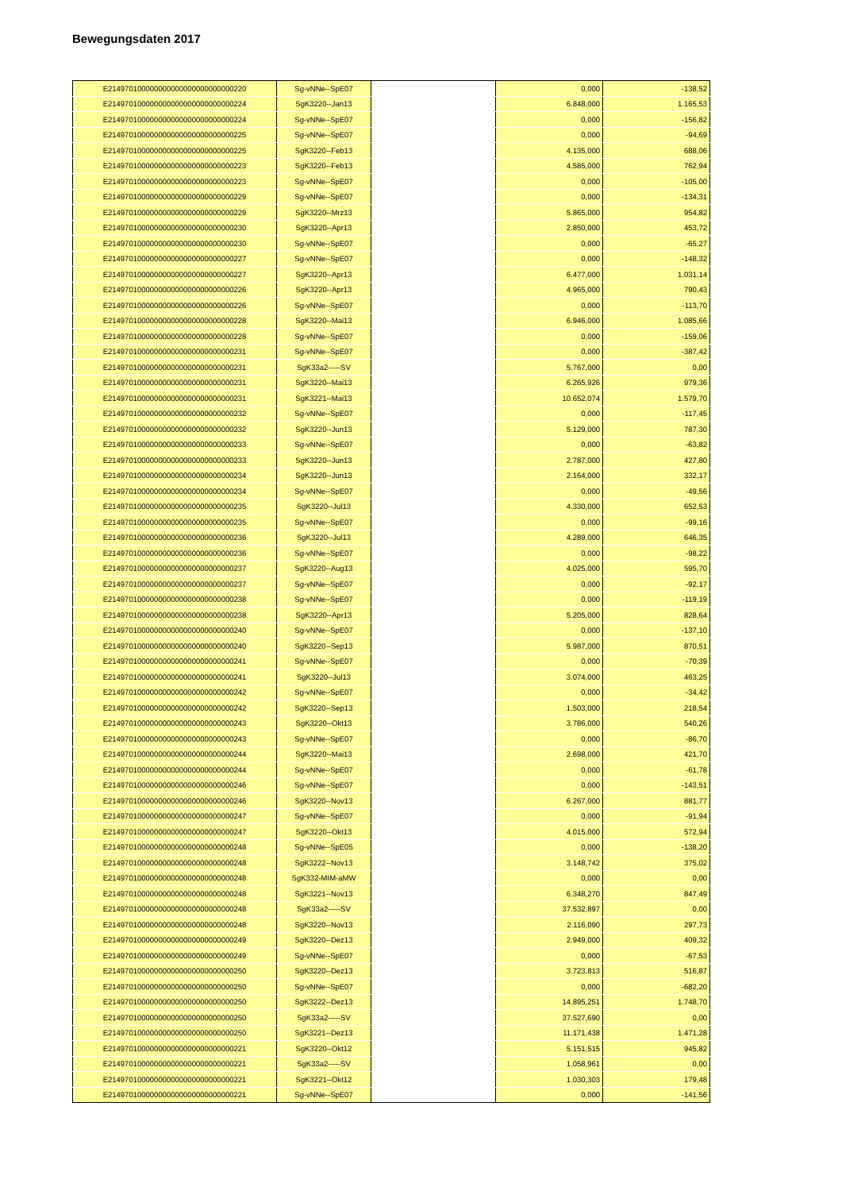Bewegungsdaten 2017
| E214970100000000000000000000000220 | Sg-vNNe--SpE07 | | 0,000 | -138,52 |
| E214970100000000000000000000000224 | SgK3220--Jan13 | | 6.848,000 | 1.165,53 |
| E214970100000000000000000000000224 | Sg-vNNe--SpE07 | | 0,000 | -156,82 |
| E214970100000000000000000000000225 | Sg-vNNe--SpE07 | | 0,000 | -94,69 |
| E214970100000000000000000000000225 | SgK3220--Feb13 | | 4.135,000 | 688,06 |
| E214970100000000000000000000000223 | SgK3220--Feb13 | | 4.585,000 | 762,94 |
| E214970100000000000000000000000223 | Sg-vNNe--SpE07 | | 0,000 | -105,00 |
| E214970100000000000000000000000229 | Sg-vNNe--SpE07 | | 0,000 | -134,31 |
| E214970100000000000000000000000229 | SgK3220--Mrz13 | | 5.865,000 | 954,82 |
| E214970100000000000000000000000230 | SgK3220--Apr13 | | 2.850,000 | 453,72 |
| E214970100000000000000000000000230 | Sg-vNNe--SpE07 | | 0,000 | -65,27 |
| E214970100000000000000000000000227 | Sg-vNNe--SpE07 | | 0,000 | -148,32 |
| E214970100000000000000000000000227 | SgK3220--Apr13 | | 6.477,000 | 1.031,14 |
| E214970100000000000000000000000226 | SgK3220--Apr13 | | 4.965,000 | 790,43 |
| E214970100000000000000000000000226 | Sg-vNNe--SpE07 | | 0,000 | -113,70 |
| E214970100000000000000000000000228 | SgK3220--Mai13 | | 6.946,000 | 1.085,66 |
| E214970100000000000000000000000228 | Sg-vNNe--SpE07 | | 0,000 | -159,06 |
| E214970100000000000000000000000231 | Sg-vNNe--SpE07 | | 0,000 | -387,42 |
| E214970100000000000000000000000231 | SgK33a2-----SV | | 5.767,000 | 0,00 |
| E214970100000000000000000000000231 | SgK3220--Mai13 | | 6.265,926 | 979,36 |
| E214970100000000000000000000000231 | SgK3221--Mai13 | | 10.652,074 | 1.579,70 |
| E214970100000000000000000000000232 | Sg-vNNe--SpE07 | | 0,000 | -117,45 |
| E214970100000000000000000000000232 | SgK3220--Jun13 | | 5.129,000 | 787,30 |
| E214970100000000000000000000000233 | Sg-vNNe--SpE07 | | 0,000 | -63,82 |
| E214970100000000000000000000000233 | SgK3220--Jun13 | | 2.787,000 | 427,80 |
| E214970100000000000000000000000234 | SgK3220--Jun13 | | 2.164,000 | 332,17 |
| E214970100000000000000000000000234 | Sg-vNNe--SpE07 | | 0,000 | -49,56 |
| E214970100000000000000000000000235 | SgK3220--Jul13 | | 4.330,000 | 652,53 |
| E214970100000000000000000000000235 | Sg-vNNe--SpE07 | | 0,000 | -99,16 |
| E214970100000000000000000000000236 | SgK3220--Jul13 | | 4.289,000 | 646,35 |
| E214970100000000000000000000000236 | Sg-vNNe--SpE07 | | 0,000 | -98,22 |
| E214970100000000000000000000000237 | SgK3220--Aug13 | | 4.025,000 | 595,70 |
| E214970100000000000000000000000237 | Sg-vNNe--SpE07 | | 0,000 | -92,17 |
| E214970100000000000000000000000238 | Sg-vNNe--SpE07 | | 0,000 | -119,19 |
| E214970100000000000000000000000238 | SgK3220--Apr13 | | 5.205,000 | 828,64 |
| E214970100000000000000000000000240 | Sg-vNNe--SpE07 | | 0,000 | -137,10 |
| E214970100000000000000000000000240 | SgK3220--Sep13 | | 5.987,000 | 870,51 |
| E214970100000000000000000000000241 | Sg-vNNe--SpE07 | | 0,000 | -70,39 |
| E214970100000000000000000000000241 | SgK3220--Jul13 | | 3.074,000 | 463,25 |
| E214970100000000000000000000000242 | Sg-vNNe--SpE07 | | 0,000 | -34,42 |
| E214970100000000000000000000000242 | SgK3220--Sep13 | | 1.503,000 | 218,54 |
| E214970100000000000000000000000243 | SgK3220--Okt13 | | 3.786,000 | 540,26 |
| E214970100000000000000000000000243 | Sg-vNNe--SpE07 | | 0,000 | -86,70 |
| E214970100000000000000000000000244 | SgK3220--Mai13 | | 2.698,000 | 421,70 |
| E214970100000000000000000000000244 | Sg-vNNe--SpE07 | | 0,000 | -61,78 |
| E214970100000000000000000000000246 | Sg-vNNe--SpE07 | | 0,000 | -143,51 |
| E214970100000000000000000000000246 | SgK3220--Nov13 | | 6.267,000 | 881,77 |
| E214970100000000000000000000000247 | Sg-vNNe--SpE07 | | 0,000 | -91,94 |
| E214970100000000000000000000000247 | SgK3220--Okt13 | | 4.015,000 | 572,94 |
| E214970100000000000000000000000248 | Sg-vNNe--SpE05 | | 0,000 | -138,20 |
| E214970100000000000000000000000248 | SgK3222--Nov13 | | 3.148,742 | 375,02 |
| E214970100000000000000000000000248 | SgK332-MIM-aMW | | 0,000 | 0,00 |
| E214970100000000000000000000000248 | SgK3221--Nov13 | | 6.348,270 | 847,49 |
| E214970100000000000000000000000248 | SgK33a2-----SV | | 37.532,897 | 0,00 |
| E214970100000000000000000000000248 | SgK3220--Nov13 | | 2.116,090 | 297,73 |
| E214970100000000000000000000000249 | SgK3220--Dez13 | | 2.949,000 | 409,32 |
| E214970100000000000000000000000249 | Sg-vNNe--SpE07 | | 0,000 | -67,53 |
| E214970100000000000000000000000250 | SgK3220--Dez13 | | 3.723,813 | 516,87 |
| E214970100000000000000000000000250 | Sg-vNNe--SpE07 | | 0,000 | -682,20 |
| E214970100000000000000000000000250 | SgK3222--Dez13 | | 14.895,251 | 1.748,70 |
| E214970100000000000000000000000250 | SgK33a2-----SV | | 37.527,690 | 0,00 |
| E214970100000000000000000000000250 | SgK3221--Dez13 | | 11.171,438 | 1.471,28 |
| E214970100000000000000000000000221 | SgK3220--Okt12 | | 5.151,515 | 945,82 |
| E214970100000000000000000000000221 | SgK33a2-----SV | | 1.058,961 | 0,00 |
| E214970100000000000000000000000221 | SgK3221--Okt12 | | 1.030,303 | 179,48 |
| E214970100000000000000000000000221 | Sg-vNNe--SpE07 | | 0,000 | -141,56 |